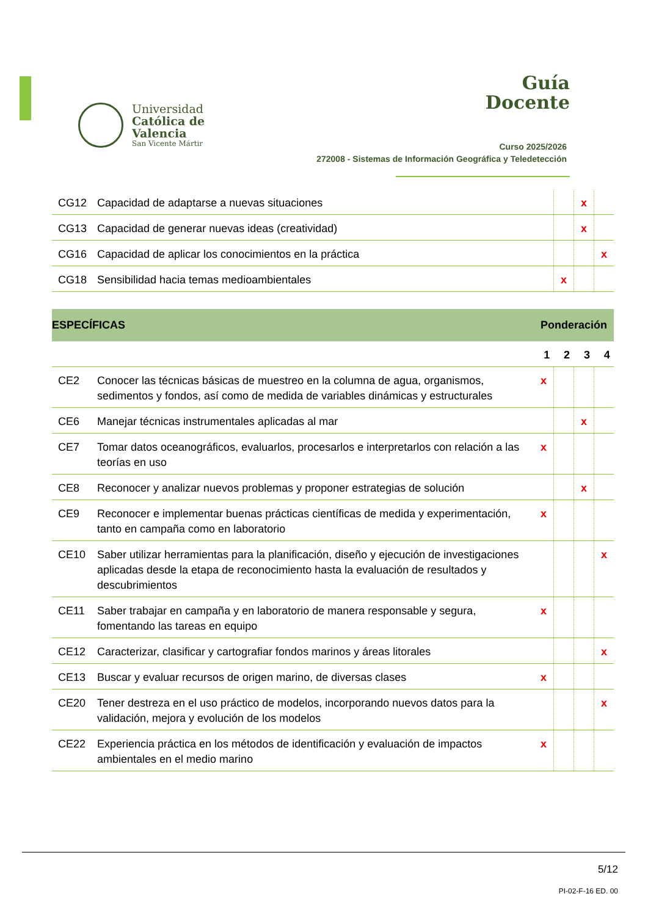Universidad
Católica de
Valencia
San Vicente Mártir
Guía
Docente
Curso 2025/2026
272008 - Sistemas de Información Geográfica y Teledetección
| CG12 | Capacidad de adaptarse a nuevas situaciones | | | x | |
| CG13 | Capacidad de generar nuevas ideas (creatividad) | | | x | |
| CG16 | Capacidad de aplicar los conocimientos en la práctica | | | | x |
| CG18 | Sensibilidad hacia temas medioambientales | | x | | |
| ESPECÍFICAS | | Ponderación | | | |
| | | 1 | 2 | 3 | 4 |
| CE2 | Conocer las técnicas básicas de muestreo en la columna de agua, organismos, sedimentos y fondos, así como de medida de variables dinámicas y estructurales | x | | | |
| CE6 | Manejar técnicas instrumentales aplicadas al mar | | | x | |
| CE7 | Tomar datos oceanográficos, evaluarlos, procesarlos e interpretarlos con relación a las teorías en uso | x | | | |
| CE8 | Reconocer y analizar nuevos problemas y proponer estrategias de solución | | | x | |
| CE9 | Reconocer e implementar buenas prácticas científicas de medida y experimentación, tanto en campaña como en laboratorio | x | | | |
| CE10 | Saber utilizar herramientas para la planificación, diseño y ejecución de investigaciones aplicadas desde la etapa de reconocimiento hasta la evaluación de resultados y descubrimientos | | | | x |
| CE11 | Saber trabajar en campaña y en laboratorio de manera responsable y segura, fomentando las tareas en equipo | x | | | |
| CE12 | Caracterizar, clasificar y cartografiar fondos marinos y áreas litorales | | | | x |
| CE13 | Buscar y evaluar recursos de origen marino, de diversas clases | x | | | |
| CE20 | Tener destreza en el uso práctico de modelos, incorporando nuevos datos para la validación, mejora y evolución de los modelos | | | | x |
| CE22 | Experiencia práctica en los métodos de identificación y evaluación de impactos ambientales en el medio marino | x | | | |
5/12
PI-02-F-16 ED. 00